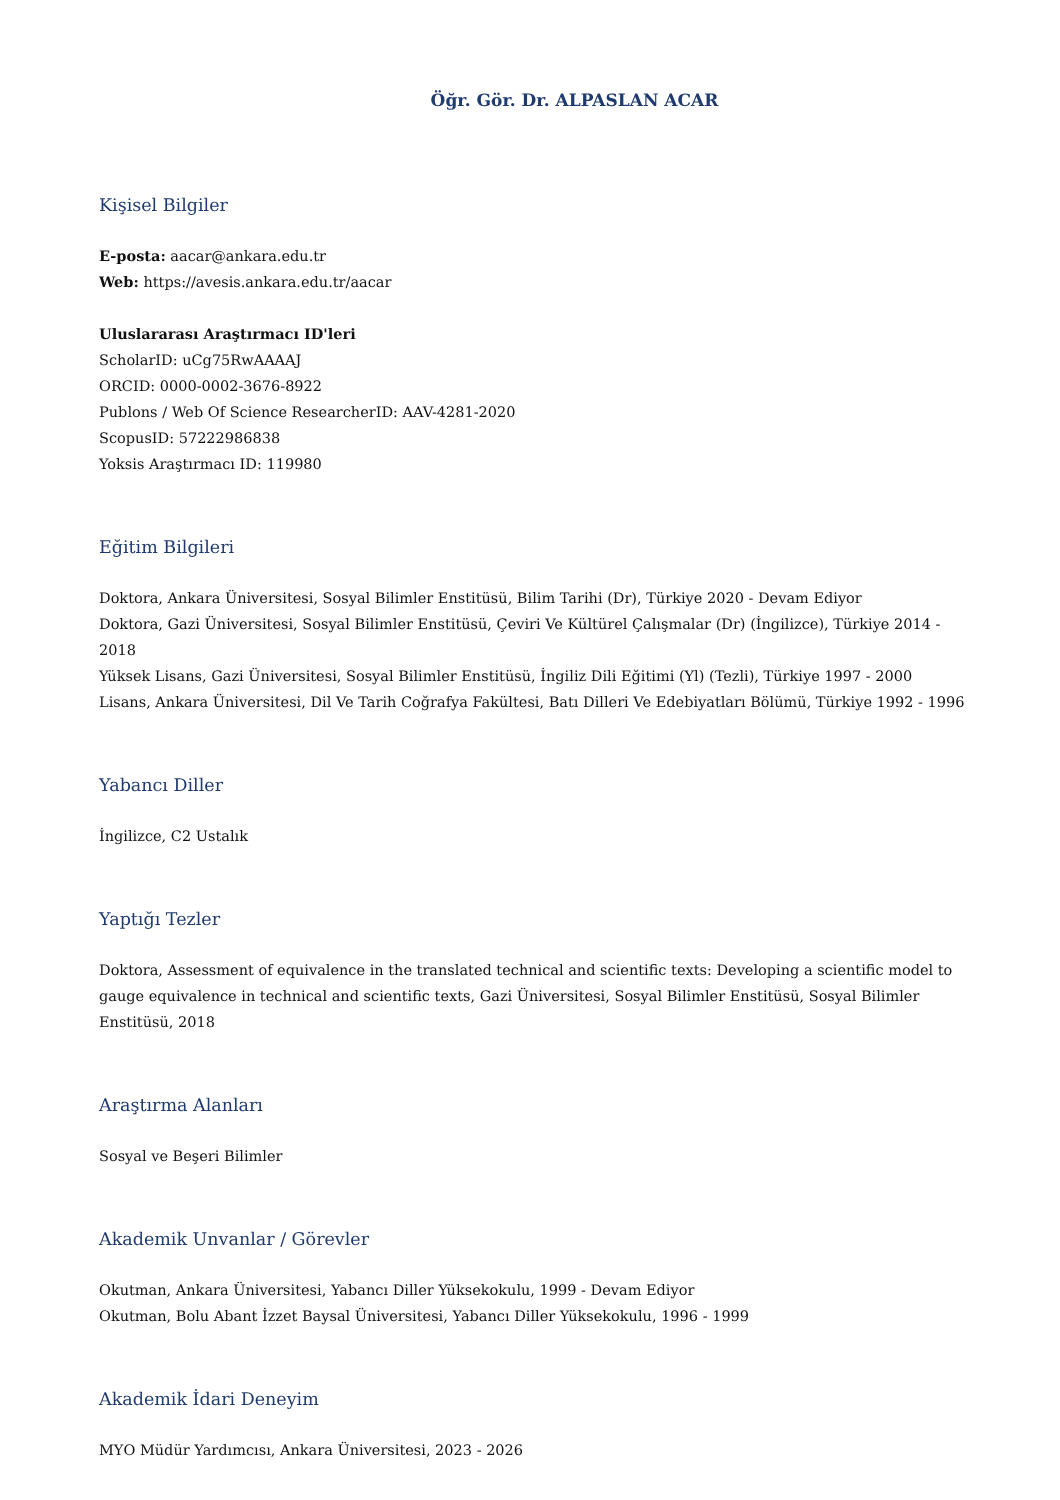Öğr. Gör. Dr. ALPASLAN ACAR
Kişisel Bilgiler
E-posta: aacar@ankara.edu.tr
Web: https://avesis.ankara.edu.tr/aacar
Uluslararası Araştırmacı ID'leri
ScholarID: uCg75RwAAAAJ
ORCID: 0000-0002-3676-8922
Publons / Web Of Science ResearcherID: AAV-4281-2020
ScopusID: 57222986838
Yoksis Araştırmacı ID: 119980
Eğitim Bilgileri
Doktora, Ankara Üniversitesi, Sosyal Bilimler Enstitüsü, Bilim Tarihi (Dr), Türkiye 2020 - Devam Ediyor
Doktora, Gazi Üniversitesi, Sosyal Bilimler Enstitüsü, Çeviri Ve Kültürel Çalışmalar (Dr) (İngilizce), Türkiye 2014 - 2018
Yüksek Lisans, Gazi Üniversitesi, Sosyal Bilimler Enstitüsü, İngiliz Dili Eğitimi (Yl) (Tezli), Türkiye 1997 - 2000
Lisans, Ankara Üniversitesi, Dil Ve Tarih Coğrafya Fakültesi, Batı Dilleri Ve Edebiyatları Bölümü, Türkiye 1992 - 1996
Yabancı Diller
İngilizce, C2 Ustalık
Yaptığı Tezler
Doktora, Assessment of equivalence in the translated technical and scientific texts: Developing a scientific model to gauge equivalence in technical and scientific texts, Gazi Üniversitesi, Sosyal Bilimler Enstitüsü, Sosyal Bilimler Enstitüsü, 2018
Araştırma Alanları
Sosyal ve Beşeri Bilimler
Akademik Unvanlar / Görevler
Okutman, Ankara Üniversitesi, Yabancı Diller Yüksekokulu, 1999 - Devam Ediyor
Okutman, Bolu Abant İzzet Baysal Üniversitesi, Yabancı Diller Yüksekokulu, 1996 - 1999
Akademik İdari Deneyim
MYO Müdür Yardımcısı, Ankara Üniversitesi, 2023 - 2026